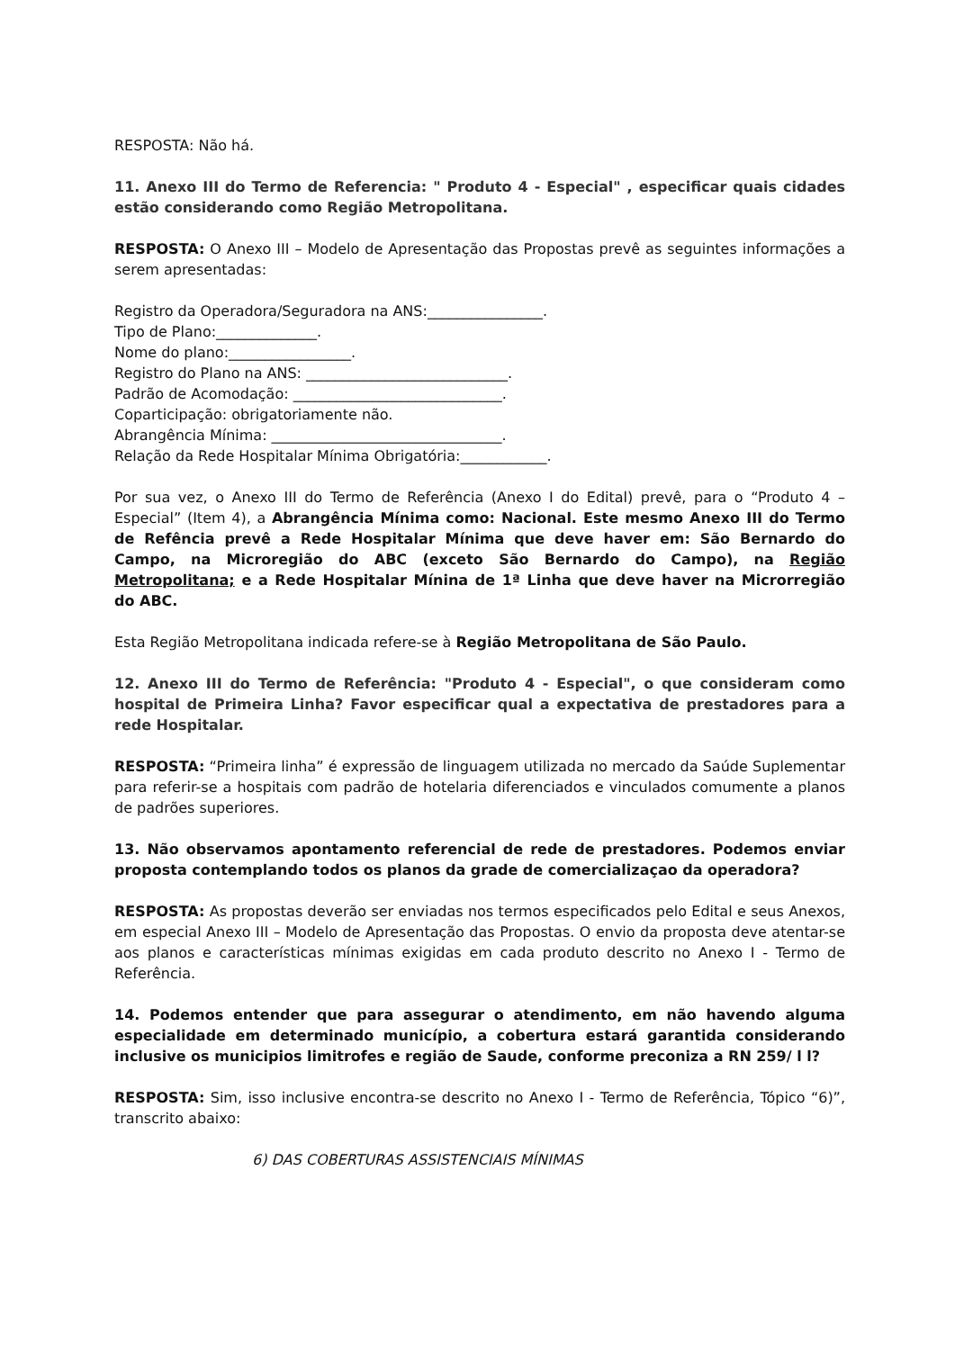RESPOSTA: Não há.
11. Anexo III do Termo de Referencia: " Produto 4 - Especial" , especificar quais cidades estão considerando como Região Metropolitana.
RESPOSTA: O Anexo III – Modelo de Apresentação das Propostas prevê as seguintes informações a serem apresentadas:
Registro da Operadora/Seguradora na ANS:________________.
Tipo de Plano:______________.
Nome do plano:_________________.
Registro do Plano na ANS: ____________________________.
Padrão de Acomodação: _____________________________.
Coparticipação: obrigatoriamente não.
Abrangência Mínima: ________________________________.
Relação da Rede Hospitalar Mínima Obrigatória:____________.
Por sua vez, o Anexo III do Termo de Referência (Anexo I do Edital) prevê, para o “Produto 4 – Especial” (Item 4), a Abrangência Mínima como: Nacional. Este mesmo Anexo III do Termo de Refência prevê a Rede Hospitalar Mínima que deve haver em: São Bernardo do Campo, na Microregião do ABC (exceto São Bernardo do Campo), na Região Metropolitana; e a Rede Hospitalar Mínina de 1ª Linha que deve haver na Microrregião do ABC.
Esta Região Metropolitana indicada refere-se à Região Metropolitana de São Paulo.
12. Anexo III do Termo de Referência: "Produto 4 - Especial", o que consideram como hospital de Primeira Linha? Favor especificar qual a expectativa de prestadores para a rede Hospitalar.
RESPOSTA: “Primeira linha” é expressão de linguagem utilizada no mercado da Saúde Suplementar para referir-se a hospitais com padrão de hotelaria diferenciados e vinculados comumente a planos de padrões superiores.
13. Não observamos apontamento referencial de rede de prestadores. Podemos enviar proposta contemplando todos os planos da grade de comercializaçao da operadora?
RESPOSTA: As propostas deverão ser enviadas nos termos especificados pelo Edital e seus Anexos, em especial Anexo III – Modelo de Apresentação das Propostas. O envio da proposta deve atentar-se aos planos e características mínimas exigidas em cada produto descrito no Anexo I - Termo de Referência.
14. Podemos entender que para assegurar o atendimento, em não havendo alguma especialidade em determinado município, a cobertura estará garantida considerando inclusive os municipios limitrofes e região de Saude, conforme preconiza a RN 259/ l l?
RESPOSTA: Sim, isso inclusive encontra-se descrito no Anexo I - Termo de Referência, Tópico “6)”, transcrito abaixo:
6) DAS COBERTURAS ASSISTENCIAIS MÍNIMAS